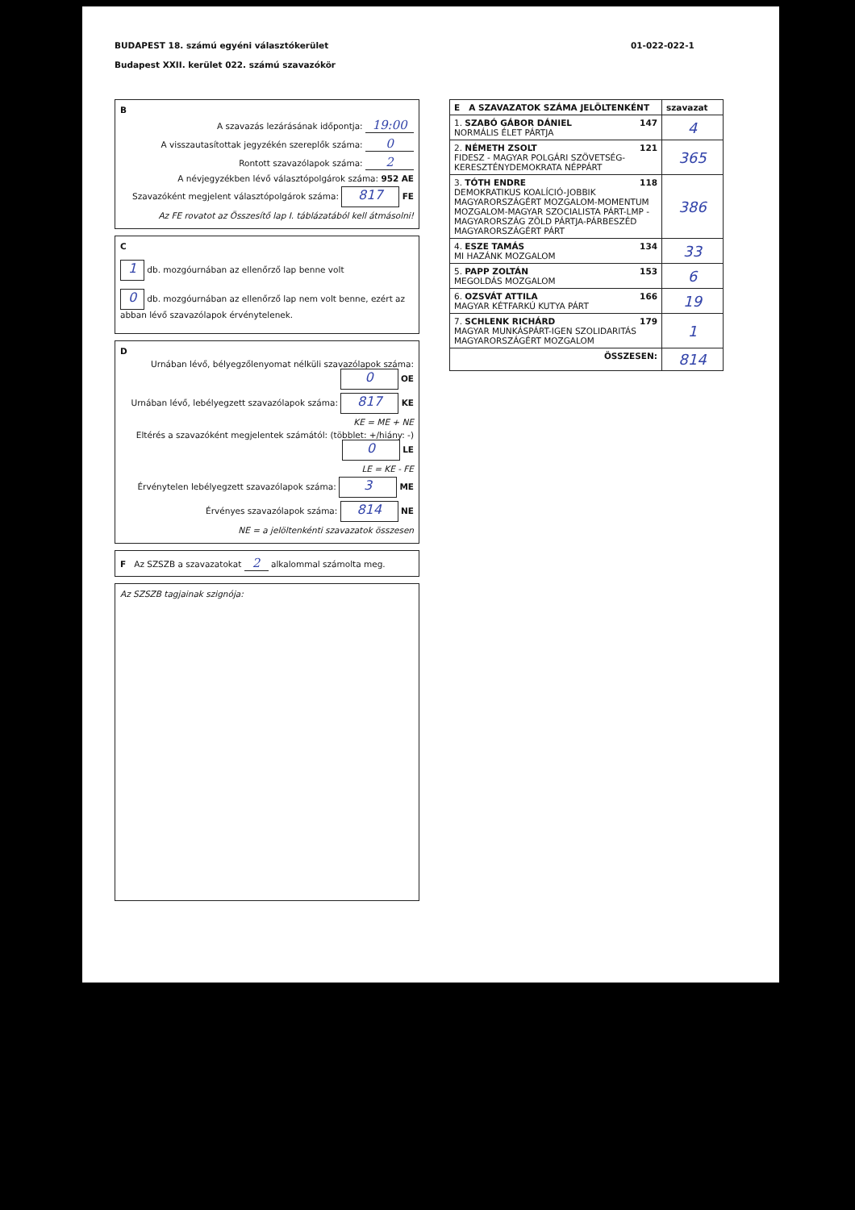BUDAPEST 18. számú egyéni választókerület
Budapest XXII. kerület 022. számú szavazókör
01-022-022-1
B
A szavazás lezárásának időpontja: 19:00
A visszautasítottak jegyzékén szereplők száma: 0
Rontott szavazólapok száma: 2
A névjegyzékben lévő választópolgárok száma: 952 AE
Szavazóként megjelent választópolgárok száma: 817 FE
Az FE rovatot az Összesítő lap I. táblázatából kell átmásolni!
C
1 db. mozgóurnában az ellenőrző lap benne volt
0 db. mozgóurnában az ellenőrző lap nem volt benne, ezért az abban lévő szavazólapok érvénytelenek.
D
Urnában lévő, bélyegzőlenyomat nélküli szavazólapok száma: 0 OE
Urnában lévő, lebélyegzett szavazólapok száma: 817 KE
KE = ME + NE
Eltérés a szavazóként megjelentek számától: (többlet: +/hiány: -) 0 LE
LE = KE - FE
Érvénytelen lebélyegzett szavazólapok száma: 3 ME
Érvényes szavazólapok száma: 814 NE
NE = a jelöltenkénti szavazatok összesen
F Az SZSZB a szavazatokat 2 alkalommal számolta meg.
Az SZSZB tagjainak szignója:
| E A SZAVAZATOK SZÁMA JELÖLTENKÉNT | szavazat |
| --- | --- |
| 1. SZABÓ GÁBOR DÁNIEL 147 NORMÁLIS ÉLET PÁRTJA | 4 |
| 2. NÉMETH ZSOLT 121 FIDESZ - MAGYAR POLGÁRI SZÖVETSÉG-KERESZTÉNYDEMOKRATA NÉPPÁRT | 365 |
| 3. TÓTH ENDRE 118 DEMOKRATIKUS KOALÍCIÓ-JOBBIK MAGYARORSZÁGÉRT MOZGALOM-MOMENTUM MOZGALOM-MAGYAR SZOCIALISTA PÁRT-LMP - MAGYARORSZÁG ZÖLD PÁRTJA-PÁRBESZÉD MAGYARORSZÁGÉRT PÁRT | 386 |
| 4. ESZE TAMÁS 134 MI HAZÁNK MOZGALOM | 33 |
| 5. PAPP ZOLTÁN 153 MEGOLDÁS MOZGALOM | 6 |
| 6. OZSVÁT ATTILA 166 MAGYAR KÉTFARKÚ KUTYA PÁRT | 19 |
| 7. SCHLENK RICHÁRD 179 MAGYAR MUNKÁSPÁRT-IGEN SZOLIDARITÁS MAGYARORSZÁGÉRT MOZGALOM | 1 |
| ÖSSZESEN: | 814 |